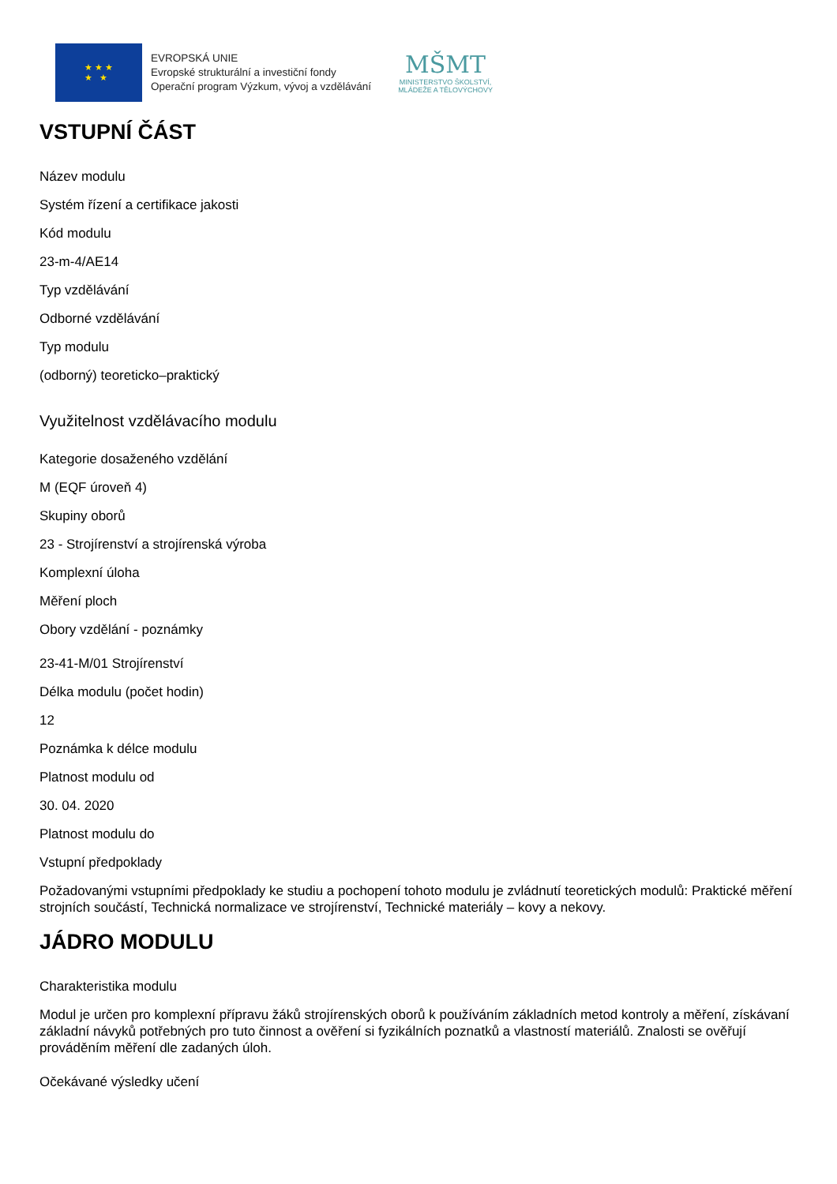★ ★ ★
★ ★
EVROPSKÁ UNIE
Evropské strukturální a investiční fondy
Operační program Výzkum, vývoj a vzdělávání
MŠMT
MINISTERSTVO ŠKOLSTVÍ,
MLÁDEŽE A TĚLOVÝCHOVY
VSTUPNÍ ČÁST
Název modulu
Systém řízení a certifikace jakosti
Kód modulu
23-m-4/AE14
Typ vzdělávání
Odborné vzdělávání
Typ modulu
(odborný) teoreticko–praktický
Využitelnost vzdělávacího modulu
Kategorie dosaženého vzdělání
M (EQF úroveň 4)
Skupiny oborů
23 - Strojírenství a strojírenská výroba
Komplexní úloha
Měření ploch
Obory vzdělání - poznámky
23-41-M/01 Strojírenství
Délka modulu (počet hodin)
12
Poznámka k délce modulu
Platnost modulu od
30. 04. 2020
Platnost modulu do
Vstupní předpoklady
Požadovanými vstupními předpoklady ke studiu a pochopení tohoto modulu je zvládnutí teoretických modulů: Praktické měření strojních součástí, Technická normalizace ve strojírenství, Technické materiály – kovy a nekovy.
JÁDRO MODULU
Charakteristika modulu
Modul je určen pro komplexní přípravu žáků strojírenských oborů k používáním základních metod kontroly a měření, získávaní základní návyků potřebných pro tuto činnost a ověření si fyzikálních poznatků a vlastností materiálů. Znalosti se ověřují prováděním měření dle zadaných úloh.
Očekávané výsledky učení